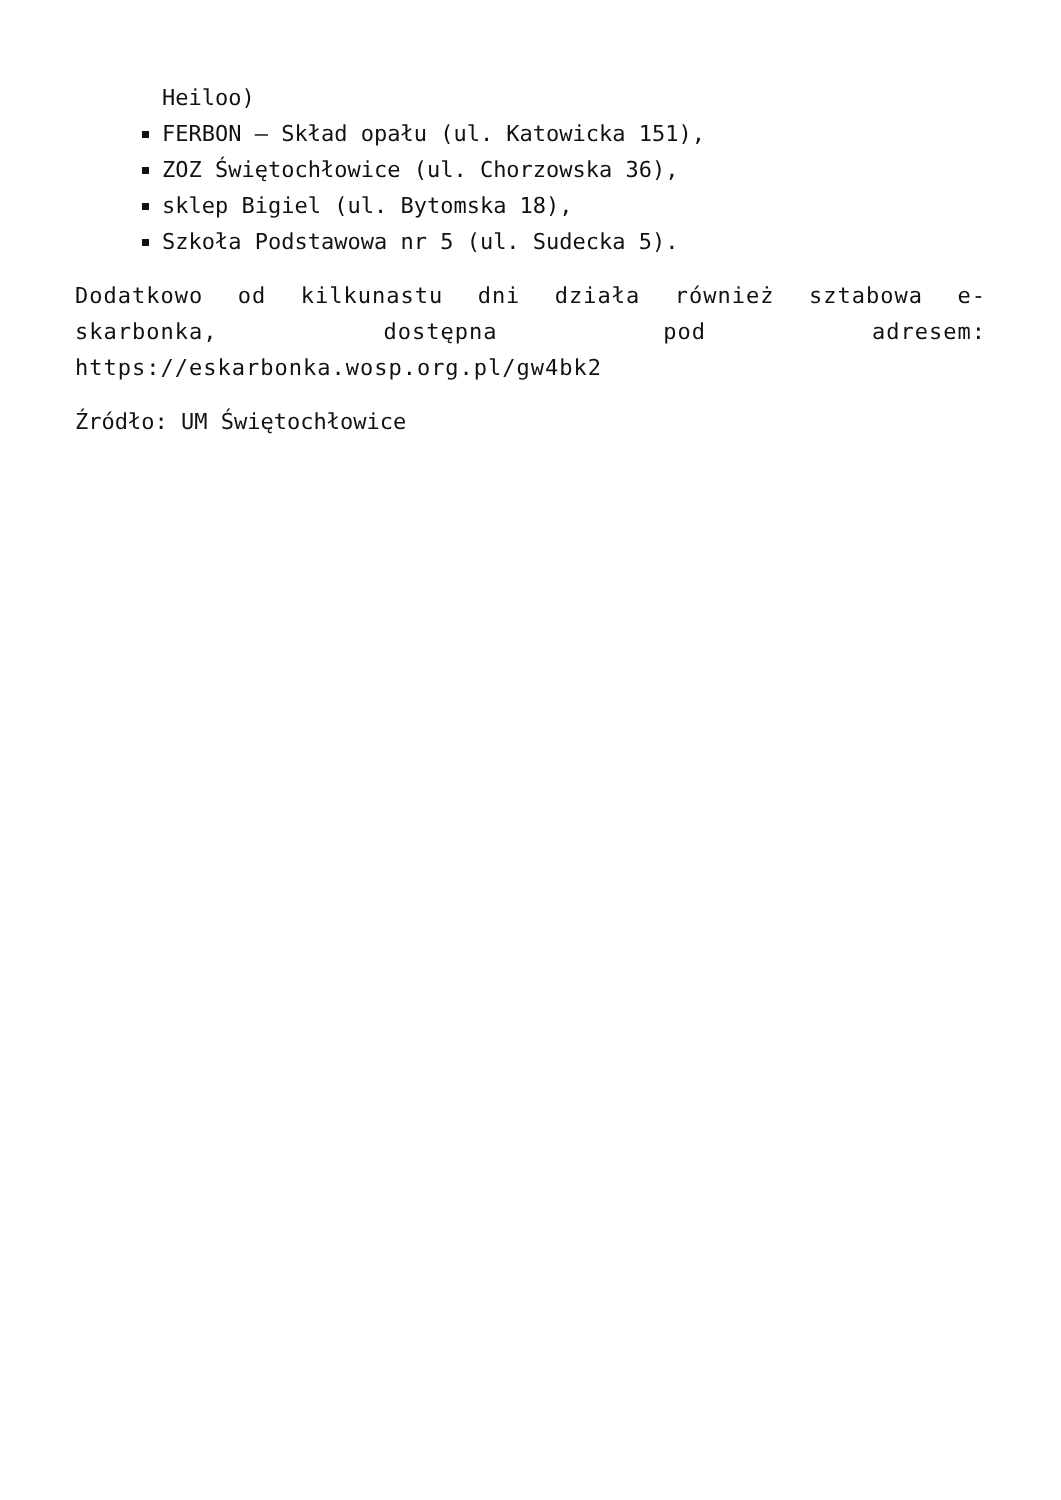Heiloo)
FERBON – Skład opału (ul. Katowicka 151),
ZOZ Świętochłowice (ul. Chorzowska 36),
sklep Bigiel (ul. Bytomska 18),
Szkoła Podstawowa nr 5 (ul. Sudecka 5).
Dodatkowo od kilkunastu dni działa również sztabowa e-skarbonka, dostępna pod adresem: https://eskarbonka.wosp.org.pl/gw4bk2
Źródło: UM Świętochłowice